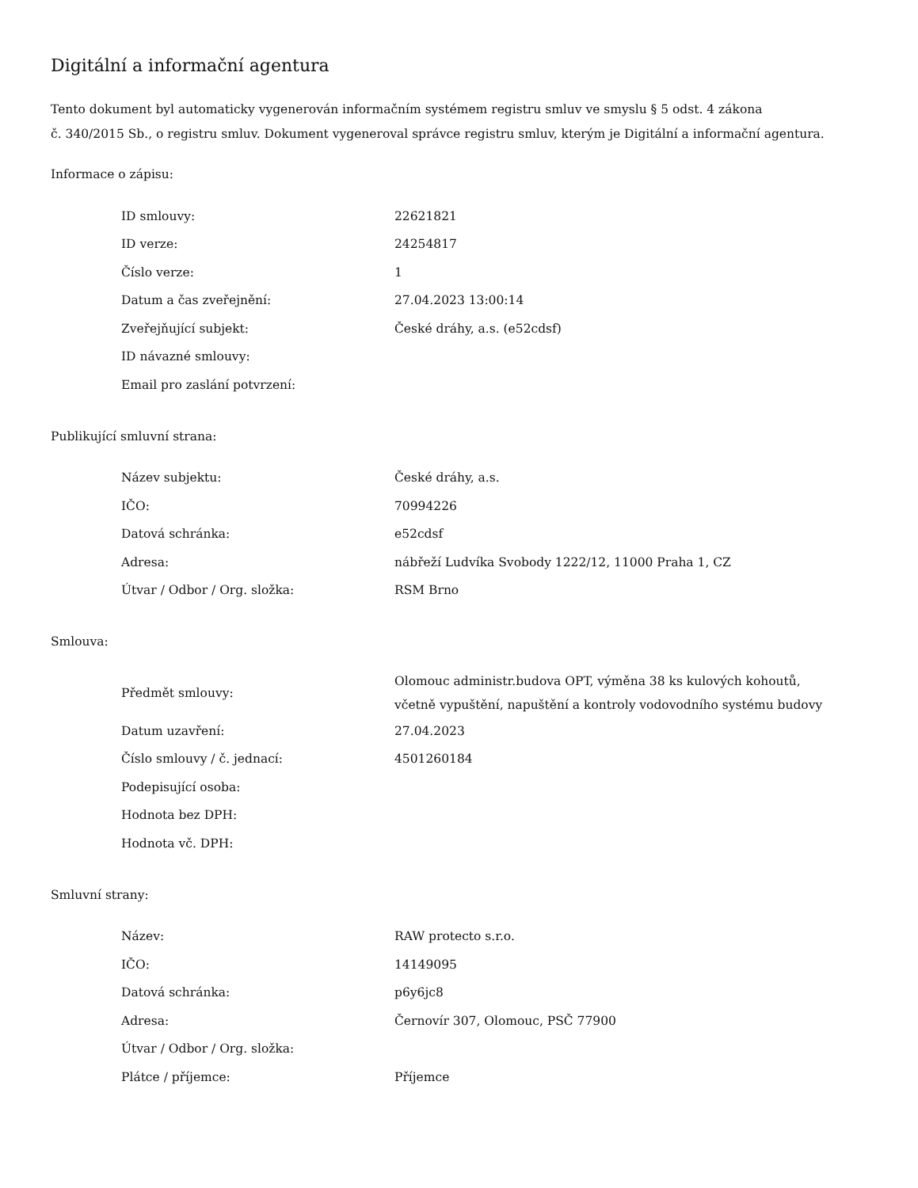Digitální a informační agentura
Tento dokument byl automaticky vygenerován informačním systémem registru smluv ve smyslu § 5 odst. 4 zákona
č. 340/2015 Sb., o registru smluv. Dokument vygeneroval správce registru smluv, kterým je Digitální a informační agentura.
Informace o zápisu:
| ID smlouvy: | 22621821 |
| ID verze: | 24254817 |
| Číslo verze: | 1 |
| Datum a čas zveřejnění: | 27.04.2023 13:00:14 |
| Zveřejňující subjekt: | České dráhy, a.s. (e52cdsf) |
| ID návazné smlouvy: | |
| Email pro zaslání potvrzení: | |
Publikující smluvní strana:
| Název subjektu: | České dráhy, a.s. |
| IČO: | 70994226 |
| Datová schránka: | e52cdsf |
| Adresa: | nábřeží Ludvíka Svobody 1222/12, 11000 Praha 1, CZ |
| Útvar / Odbor / Org. složka: | RSM Brno |
Smlouva:
| Předmět smlouvy: | Olomouc administr.budova OPT, výměna 38 ks kulových kohoutů, včetně vypuštění, napuštění a kontroly vodovodního systému budovy |
| Datum uzavření: | 27.04.2023 |
| Číslo smlouvy / č. jednací: | 4501260184 |
| Podepisující osoba: | |
| Hodnota bez DPH: | |
| Hodnota vč. DPH: | |
Smluvní strany:
| Název: | RAW protecto s.r.o. |
| IČO: | 14149095 |
| Datová schránka: | p6y6jc8 |
| Adresa: | Černovír 307, Olomouc, PSČ 77900 |
| Útvar / Odbor / Org. složka: | |
| Plátce / příjemce: | Příjemce |